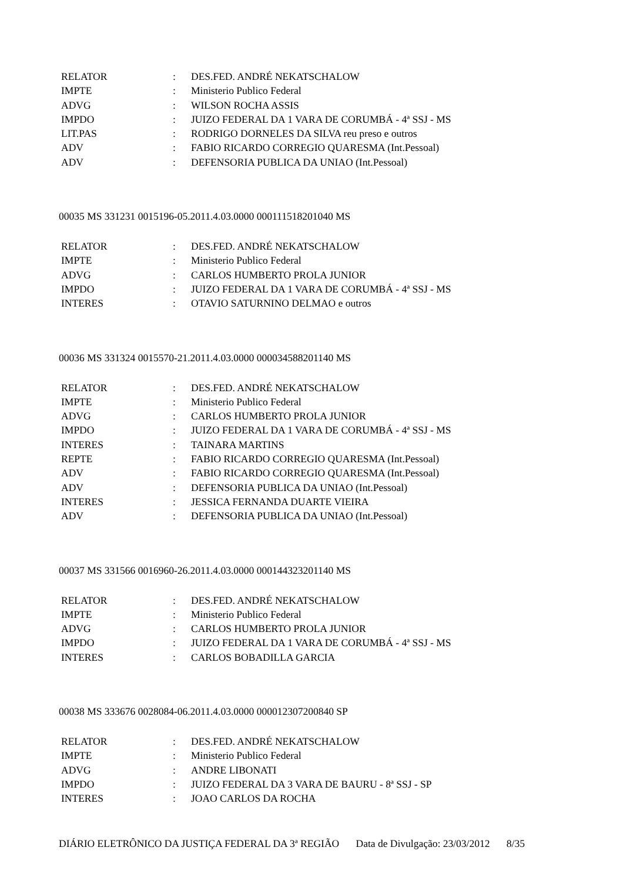| RELATOR | : | DES.FED. ANDRÉ NEKATSCHALOW |
| IMPTE | : | Ministerio Publico Federal |
| ADVG | : | WILSON ROCHA ASSIS |
| IMPDO | : | JUIZO FEDERAL DA 1 VARA DE CORUMBÁ - 4ª SSJ - MS |
| LIT.PAS | : | RODRIGO DORNELES DA SILVA reu preso e outros |
| ADV | : | FABIO RICARDO CORREGIO QUARESMA (Int.Pessoal) |
| ADV | : | DEFENSORIA PUBLICA DA UNIAO (Int.Pessoal) |
00035 MS 331231 0015196-05.2011.4.03.0000 000111518201040 MS
| RELATOR | : | DES.FED. ANDRÉ NEKATSCHALOW |
| IMPTE | : | Ministerio Publico Federal |
| ADVG | : | CARLOS HUMBERTO PROLA JUNIOR |
| IMPDO | : | JUIZO FEDERAL DA 1 VARA DE CORUMBÁ - 4ª SSJ - MS |
| INTERES | : | OTAVIO SATURNINO DELMAO e outros |
00036 MS 331324 0015570-21.2011.4.03.0000 000034588201140 MS
| RELATOR | : | DES.FED. ANDRÉ NEKATSCHALOW |
| IMPTE | : | Ministerio Publico Federal |
| ADVG | : | CARLOS HUMBERTO PROLA JUNIOR |
| IMPDO | : | JUIZO FEDERAL DA 1 VARA DE CORUMBÁ - 4ª SSJ - MS |
| INTERES | : | TAINARA MARTINS |
| REPTE | : | FABIO RICARDO CORREGIO QUARESMA (Int.Pessoal) |
| ADV | : | FABIO RICARDO CORREGIO QUARESMA (Int.Pessoal) |
| ADV | : | DEFENSORIA PUBLICA DA UNIAO (Int.Pessoal) |
| INTERES | : | JESSICA FERNANDA DUARTE VIEIRA |
| ADV | : | DEFENSORIA PUBLICA DA UNIAO (Int.Pessoal) |
00037 MS 331566 0016960-26.2011.4.03.0000 000144323201140 MS
| RELATOR | : | DES.FED. ANDRÉ NEKATSCHALOW |
| IMPTE | : | Ministerio Publico Federal |
| ADVG | : | CARLOS HUMBERTO PROLA JUNIOR |
| IMPDO | : | JUIZO FEDERAL DA 1 VARA DE CORUMBÁ - 4ª SSJ - MS |
| INTERES | : | CARLOS BOBADILLA GARCIA |
00038 MS 333676 0028084-06.2011.4.03.0000 000012307200840 SP
| RELATOR | : | DES.FED. ANDRÉ NEKATSCHALOW |
| IMPTE | : | Ministerio Publico Federal |
| ADVG | : | ANDRE LIBONATI |
| IMPDO | : | JUIZO FEDERAL DA 3 VARA DE BAURU - 8ª SSJ - SP |
| INTERES | : | JOAO CARLOS DA ROCHA |
DIÁRIO ELETRÔNICO DA JUSTIÇA FEDERAL DA 3ª REGIÃO Data de Divulgação: 23/03/2012 8/35